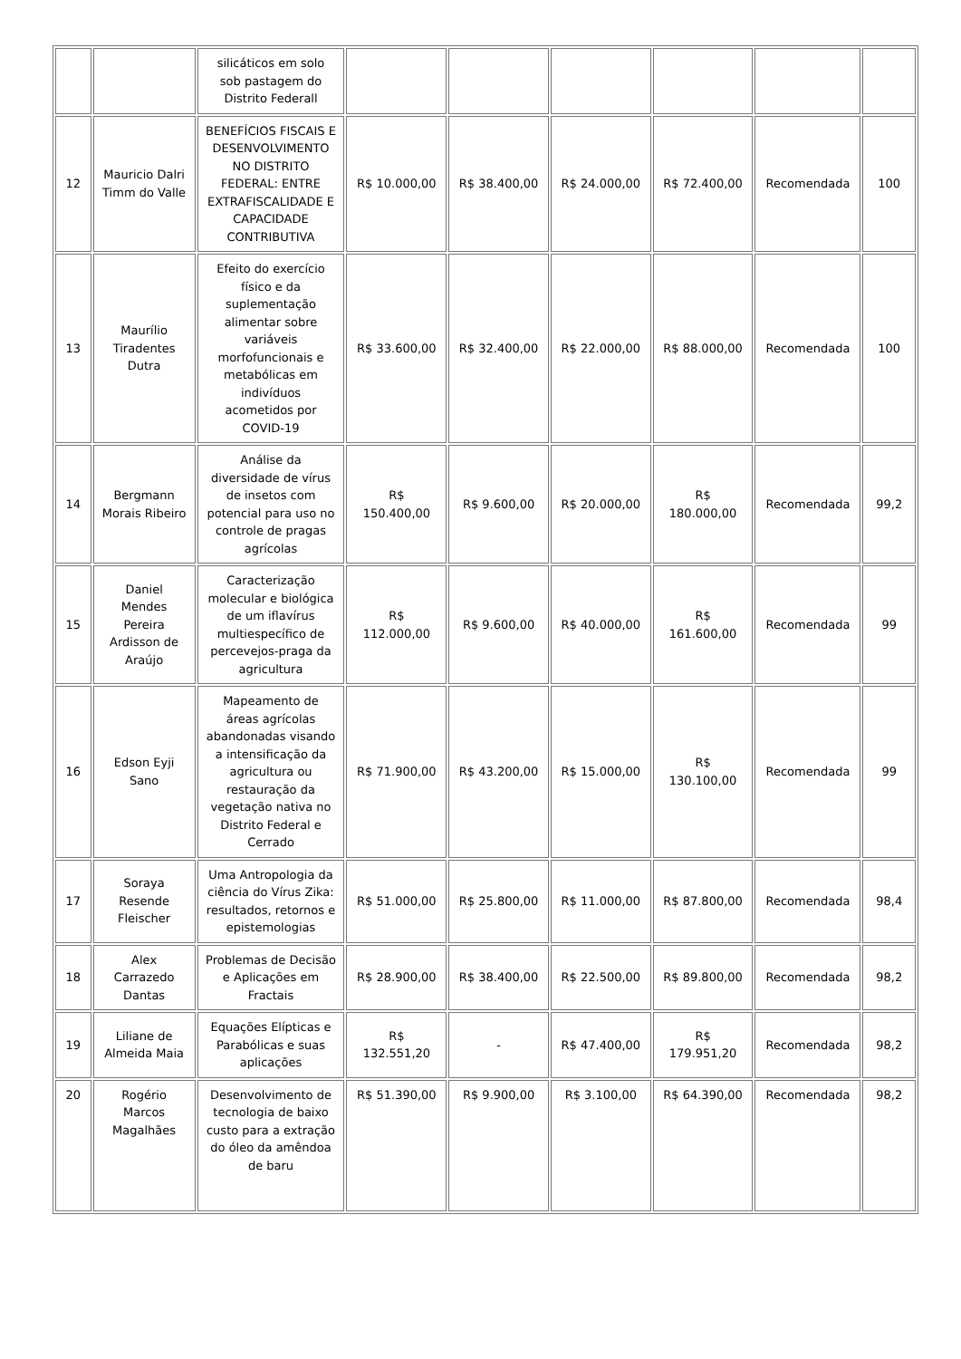| | | silicáticos em solo sob pastagem do Distrito Federall | | | | | | |
| 12 | Mauricio Dalri Timm do Valle | BENEFÍCIOS FISCAIS E DESENVOLVIMENTO NO DISTRITO FEDERAL: ENTRE EXTRAFISCALIDADE E CAPACIDADE CONTRIBUTIVA | R$ 10.000,00 | R$ 38.400,00 | R$ 24.000,00 | R$ 72.400,00 | Recomendada | 100 |
| 13 | Maurílio Tiradentes Dutra | Efeito do exercício físico e da suplementação alimentar sobre variáveis morfofuncionais e metabólicas em indivíduos acometidos por COVID-19 | R$ 33.600,00 | R$ 32.400,00 | R$ 22.000,00 | R$ 88.000,00 | Recomendada | 100 |
| 14 | Bergmann Morais Ribeiro | Análise da diversidade de vírus de insetos com potencial para uso no controle de pragas agrícolas | R$ 150.400,00 | R$ 9.600,00 | R$ 20.000,00 | R$ 180.000,00 | Recomendada | 99,2 |
| 15 | Daniel Mendes Pereira Ardisson de Araújo | Caracterização molecular e biológica de um iflavírus multiespecífico de percevejos-praga da agricultura | R$ 112.000,00 | R$ 9.600,00 | R$ 40.000,00 | R$ 161.600,00 | Recomendada | 99 |
| 16 | Edson Eyji Sano | Mapeamento de áreas agrícolas abandonadas visando a intensificação da agricultura ou restauração da vegetação nativa no Distrito Federal e Cerrado | R$ 71.900,00 | R$ 43.200,00 | R$ 15.000,00 | R$ 130.100,00 | Recomendada | 99 |
| 17 | Soraya Resende Fleischer | Uma Antropologia da ciência do Vírus Zika: resultados, retornos e epistemologias | R$ 51.000,00 | R$ 25.800,00 | R$ 11.000,00 | R$ 87.800,00 | Recomendada | 98,4 |
| 18 | Alex Carrazedo Dantas | Problemas de Decisão e Aplicações em Fractais | R$ 28.900,00 | R$ 38.400,00 | R$ 22.500,00 | R$ 89.800,00 | Recomendada | 98,2 |
| 19 | Liliane de Almeida Maia | Equações Elípticas e Parabólicas e suas aplicações | R$ 132.551,20 | - | R$ 47.400,00 | R$ 179.951,20 | Recomendada | 98,2 |
| 20 | Rogério Marcos Magalhães | Desenvolvimento de tecnologia de baixo custo para a extração do óleo da amêndoa de baru | R$ 51.390,00 | R$ 9.900,00 | R$ 3.100,00 | R$ 64.390,00 | Recomendada | 98,2 |